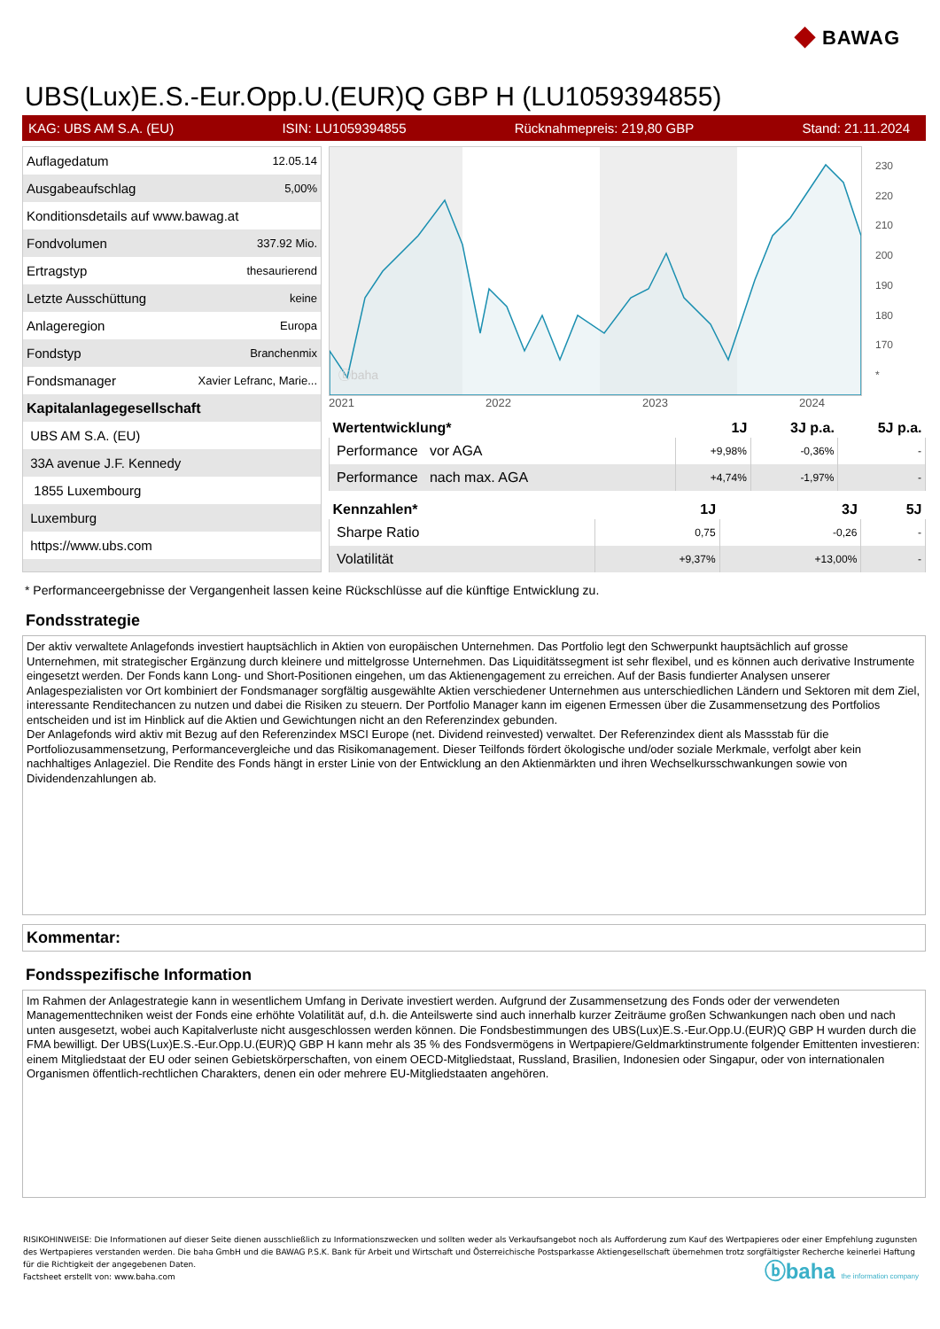◆ BAWAG
UBS(Lux)E.S.-Eur.Opp.U.(EUR)Q GBP H (LU1059394855)
KAG: UBS AM S.A. (EU) ISIN: LU1059394855 Rücknahmepreis: 219,80 GBP Stand: 21.11.2024
| Auflagedatum | 12.05.14 |
| Ausgabeaufschlag | 5,00% |
| Konditionsdetails auf www.bawag.at | |
| Fondvolumen | 337.92 Mio. |
| Ertragstyp | thesaurierend |
| Letzte Ausschüttung | keine |
| Anlageregion | Europa |
| Fondstyp | Branchenmix |
| Fondsmanager | Xavier Lefranc, Marie... |
| Kapitalanlagegesellschaft | |
| UBS AM S.A. (EU) | |
| 33A avenue J.F. Kennedy | |
| 1855 Luxembourg | |
| Luxemburg | |
| https://www.ubs.com | |
ⓑbaha
2021 2022 2023 2024
230
220
210
200
190
180
170
*
| Wertentwicklung* | 1J | 3J p.a. | 5J p.a. |
| --- | --- | --- | --- |
| Performance vor AGA | +9,98% | -0,36% | - |
| Performance nach max. AGA | +4,74% | -1,97% | - |
| Kennzahlen* | 1J | 3J | 5J |
| --- | --- | --- | --- |
| Sharpe Ratio | 0,75 | -0,26 | - |
| Volatilität | +9,37% | +13,00% | - |
* Performanceergebnisse der Vergangenheit lassen keine Rückschlüsse auf die künftige Entwicklung zu.
Fondsstrategie
Der aktiv verwaltete Anlagefonds investiert hauptsächlich in Aktien von europäischen Unternehmen. Das Portfolio legt den Schwerpunkt hauptsächlich auf grosse Unternehmen, mit strategischer Ergänzung durch kleinere und mittelgrosse Unternehmen. Das Liquiditätssegment ist sehr flexibel, und es können auch derivative Instrumente eingesetzt werden. Der Fonds kann Long- und Short-Positionen eingehen, um das Aktienengagement zu erreichen. Auf der Basis fundierter Analysen unserer Anlagespezialisten vor Ort kombiniert der Fondsmanager sorgfältig ausgewählte Aktien verschiedener Unternehmen aus unterschiedlichen Ländern und Sektoren mit dem Ziel, interessante Renditechancen zu nutzen und dabei die Risiken zu steuern. Der Portfolio Manager kann im eigenen Ermessen über die Zusammensetzung des Portfolios entscheiden und ist im Hinblick auf die Aktien und Gewichtungen nicht an den Referenzindex gebunden.
Der Anlagefonds wird aktiv mit Bezug auf den Referenzindex MSCI Europe (net. Dividend reinvested) verwaltet. Der Referenzindex dient als Massstab für die Portfoliozusammensetzung, Performancevergleiche und das Risikomanagement. Dieser Teilfonds fördert ökologische und/oder soziale Merkmale, verfolgt aber kein nachhaltiges Anlageziel. Die Rendite des Fonds hängt in erster Linie von der Entwicklung an den Aktienmärkten und ihren Wechselkursschwankungen sowie von Dividendenzahlungen ab.
Kommentar:
Fondsspezifische Information
Im Rahmen der Anlagestrategie kann in wesentlichem Umfang in Derivate investiert werden. Aufgrund der Zusammensetzung des Fonds oder der verwendeten Managementtechniken weist der Fonds eine erhöhte Volatilität auf, d.h. die Anteilswerte sind auch innerhalb kurzer Zeiträume großen Schwankungen nach oben und nach unten ausgesetzt, wobei auch Kapitalverluste nicht ausgeschlossen werden können. Die Fondsbestimmungen des UBS(Lux)E.S.-Eur.Opp.U.(EUR)Q GBP H wurden durch die FMA bewilligt. Der UBS(Lux)E.S.-Eur.Opp.U.(EUR)Q GBP H kann mehr als 35 % des Fondsvermögens in Wertpapiere/Geldmarktinstrumente folgender Emittenten investieren: einem Mitgliedstaat der EU oder seinen Gebietskörperschaften, von einem OECD-Mitgliedstaat, Russland, Brasilien, Indonesien oder Singapur, oder von internationalen Organismen öffentlich-rechtlichen Charakters, denen ein oder mehrere EU-Mitgliedstaaten angehören.
RISIKOHINWEISE: Die Informationen auf dieser Seite dienen ausschließlich zu Informationszwecken und sollten weder als Verkaufsangebot noch als Aufforderung zum Kauf des Wertpapieres oder einer Empfehlung zugunsten des Wertpapieres verstanden werden. Die baha GmbH und die BAWAG P.S.K. Bank für Arbeit und Wirtschaft und Österreichische Postsparkasse Aktiengesellschaft übernehmen trotz sorgfältigster Recherche keinerlei Haftung für die Richtigkeit der angegebenen Daten.
Factsheet erstellt von: www.baha.com
ⓑbaha the information company